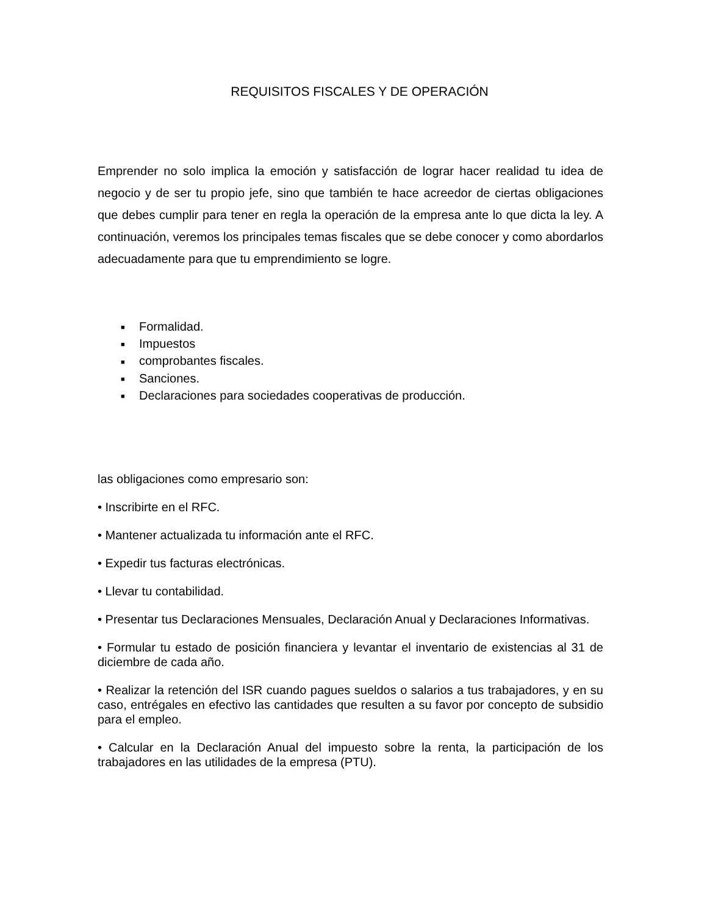REQUISITOS FISCALES Y DE OPERACIÓN
Emprender no solo implica la emoción y satisfacción de lograr hacer realidad tu idea de negocio y de ser tu propio jefe, sino que también te hace acreedor de ciertas obligaciones que debes cumplir para tener en regla la operación de la empresa ante lo que dicta la ley. A continuación, veremos los principales temas fiscales que se debe conocer y como abordarlos adecuadamente para que tu emprendimiento se logre.
■ Formalidad.
■ Impuestos
■ comprobantes fiscales.
■ Sanciones.
■ Declaraciones para sociedades cooperativas de producción.
las obligaciones como empresario son:
• Inscribirte en el RFC.
• Mantener actualizada tu información ante el RFC.
• Expedir tus facturas electrónicas.
• Llevar tu contabilidad.
• Presentar tus Declaraciones Mensuales, Declaración Anual y Declaraciones Informativas.
• Formular tu estado de posición financiera y levantar el inventario de existencias al 31 de diciembre de cada año.
• Realizar la retención del ISR cuando pagues sueldos o salarios a tus trabajadores, y en su caso, entrégales en efectivo las cantidades que resulten a su favor por concepto de subsidio para el empleo.
• Calcular en la Declaración Anual del impuesto sobre la renta, la participación de los trabajadores en las utilidades de la empresa (PTU).